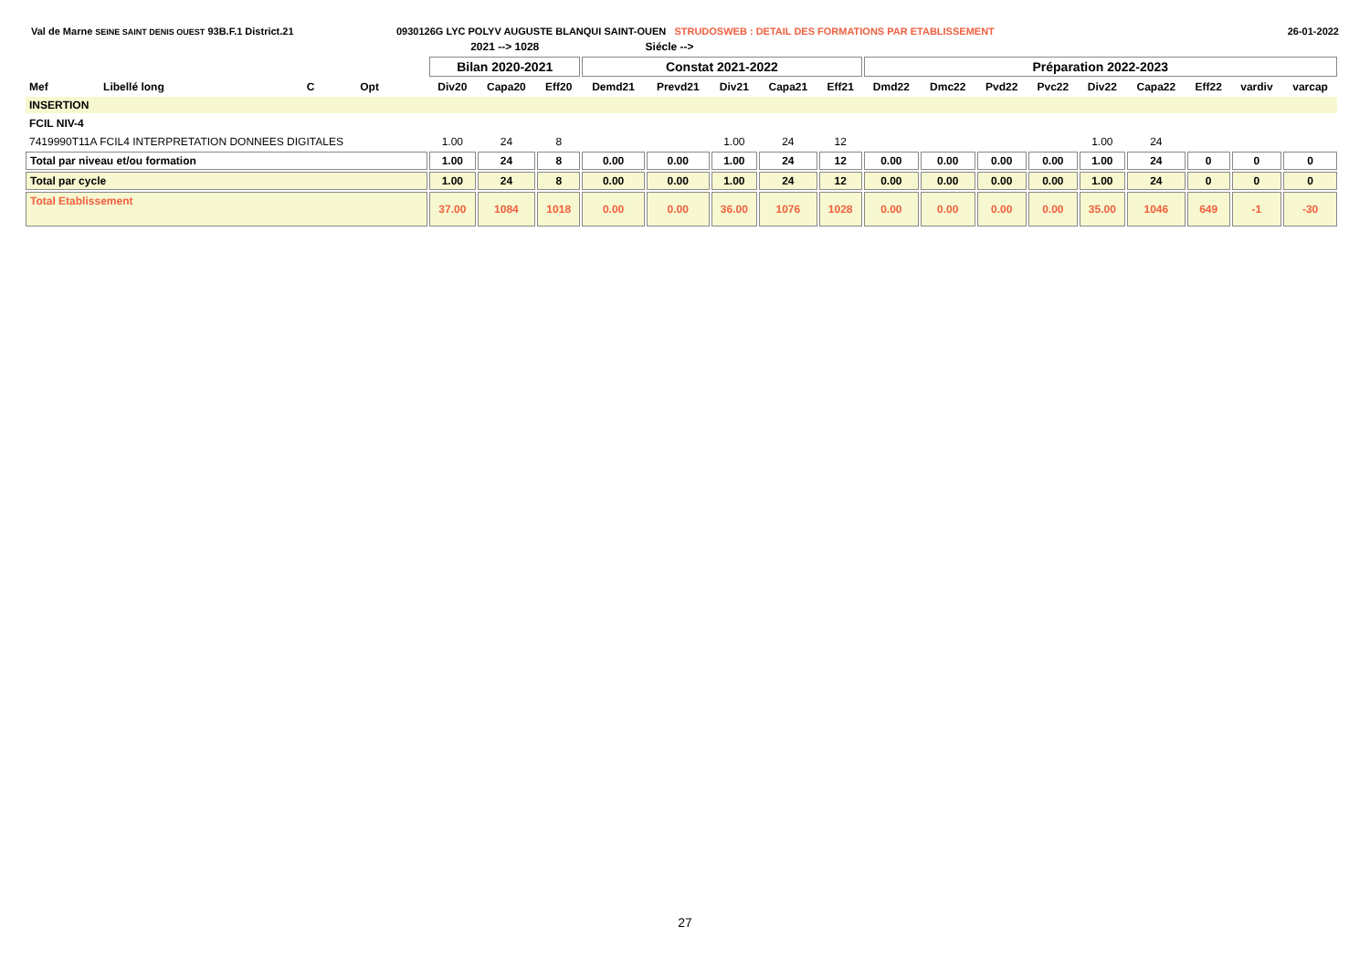Val de Marne SEINE SAINT DENIS OUEST 93B.F.1 District.21 0930126G LYC POLYV AUGUSTE BLANQUI SAINT-OUEN STRUDOSWEB : DETAIL DES FORMATIONS PAR ETABLISSEMENT
26-01-2022
| | | | | | 2021 --> 1028 | | | Siécle --> | | | | | | | | | | | | | |
| --- | --- | --- | --- | --- | --- | --- | --- | --- | --- | --- | --- | --- | --- | --- | --- | --- | --- | --- | --- | --- | --- |
| | | | | | Bilan 2020-2021 | | | Constat 2021-2022 | | | | | Préparation 2022-2023 | | | | | | | | |
| Mef | Libellé long | C | Opt | | Div20 | Capa20 | Eff20 | Demd21 | Prevd21 | Div21 | Capa21 | Eff21 | Dmd22 | Dmc22 | Pvd22 | Pvc22 | Div22 | Capa22 | Eff22 | vardiv | varcap |
| INSERTION | | | | | | | | | | | | | | | | | | | | | |
| FCIL NIV-4 | | | | | | | | | | | | | | | | | | | | | |
| 7419990T11A FCIL4 INTERPRETATION DONNEES DIGITALES | | | | | 1.00 | 24 | 8 | | | 1.00 | 24 | 12 | | | | | 1.00 | 24 | | | |
| Total par niveau et/ou formation | | | | | 1.00 | 24 | 8 | 0.00 | 0.00 | 1.00 | 24 | 12 | 0.00 | 0.00 | 0.00 | 0.00 | 1.00 | 24 | 0 | 0 | 0 |
| Total par cycle | | | | | 1.00 | 24 | 8 | 0.00 | 0.00 | 1.00 | 24 | 12 | 0.00 | 0.00 | 0.00 | 0.00 | 1.00 | 24 | 0 | 0 | 0 |
| Total Etablissement | | | | | 37.00 | 1084 | 1018 | 0.00 | 0.00 | 36.00 | 1076 | 1028 | 0.00 | 0.00 | 0.00 | 0.00 | 35.00 | 1046 | 649 | -1 | -30 |
27